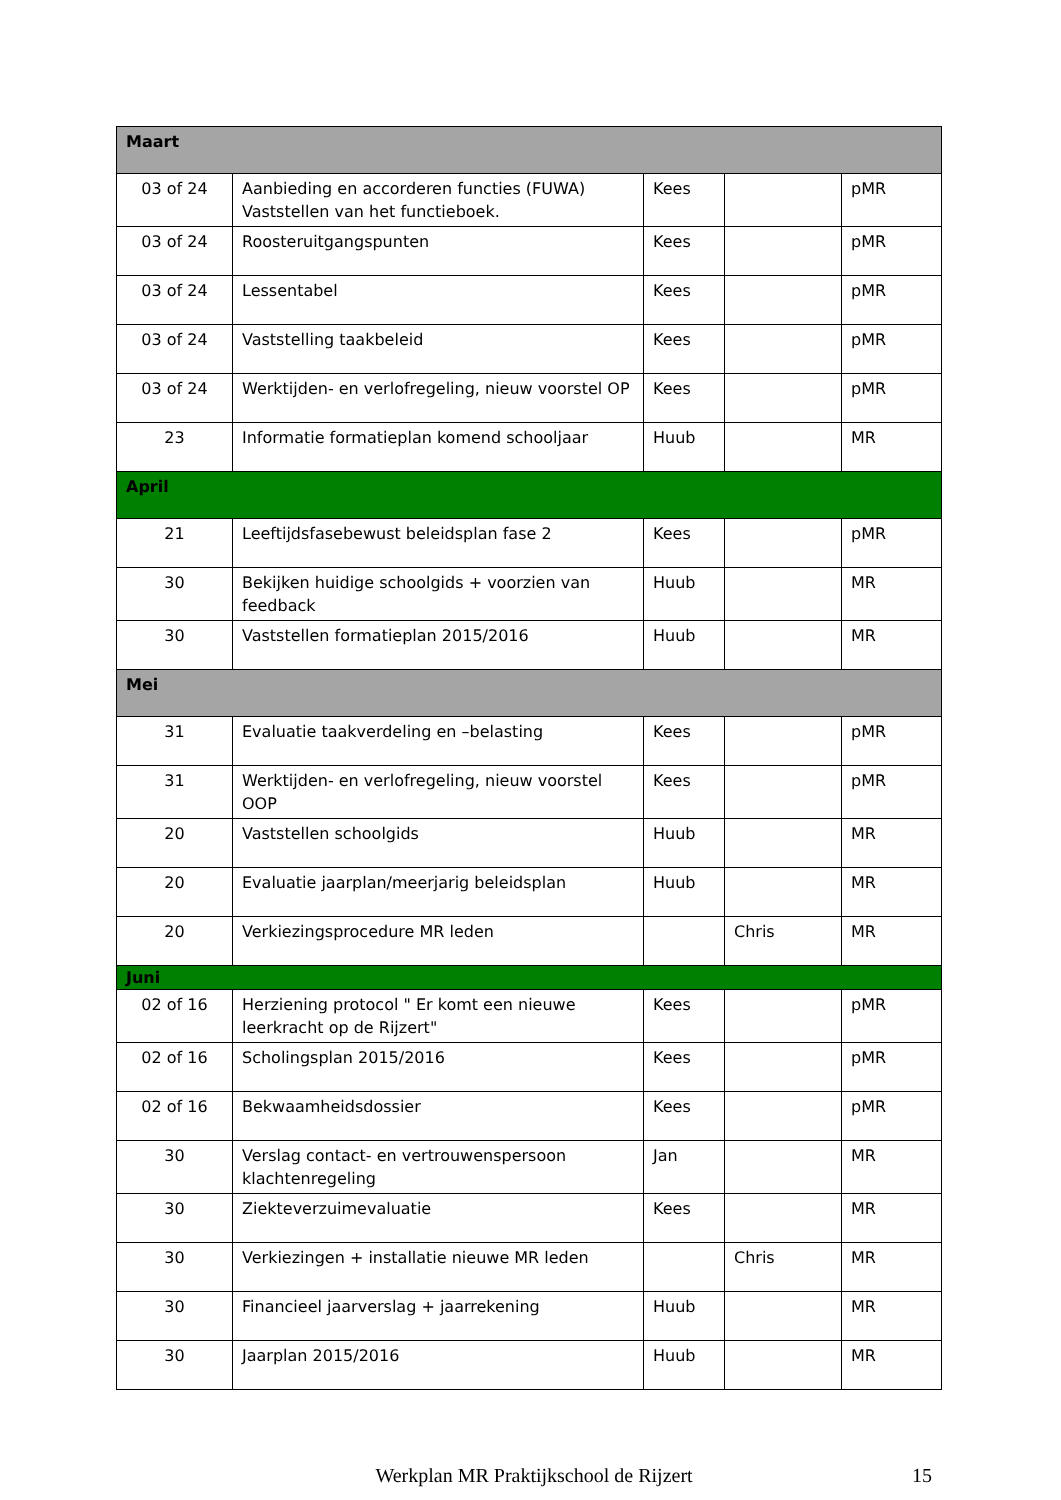| Maart | | | | |
| 03 of 24 | Aanbieding en accorderen functies (FUWA) Vaststellen van het functieboek. | Kees | | pMR |
| 03 of 24 | Roosteruitgangspunten | Kees | | pMR |
| 03 of 24 | Lessentabel | Kees | | pMR |
| 03 of 24 | Vaststelling taakbeleid | Kees | | pMR |
| 03 of 24 | Werktijden- en verlofregeling, nieuw voorstel OP | Kees | | pMR |
| 23 | Informatie formatieplan komend schooljaar | Huub | | MR |
| April | | | | |
| 21 | Leeftijdsfasebewust beleidsplan fase 2 | Kees | | pMR |
| 30 | Bekijken huidige schoolgids + voorzien van feedback | Huub | | MR |
| 30 | Vaststellen formatieplan 2015/2016 | Huub | | MR |
| Mei | | | | |
| 31 | Evaluatie taakverdeling en –belasting | Kees | | pMR |
| 31 | Werktijden- en verlofregeling, nieuw voorstel OOP | Kees | | pMR |
| 20 | Vaststellen schoolgids | Huub | | MR |
| 20 | Evaluatie jaarplan/meerjarig beleidsplan | Huub | | MR |
| 20 | Verkiezingsprocedure MR leden | | Chris | MR |
| Juni | | | | |
| 02 of 16 | Herziening protocol " Er komt een nieuwe leerkracht op de Rijzert" | Kees | | pMR |
| 02 of 16 | Scholingsplan 2015/2016 | Kees | | pMR |
| 02 of 16 | Bekwaamheidsdossier | Kees | | pMR |
| 30 | Verslag contact- en vertrouwenspersoon klachtenregeling | Jan | | MR |
| 30 | Ziekteverzuimevaluatie | Kees | | MR |
| 30 | Verkiezingen + installatie nieuwe MR leden | | Chris | MR |
| 30 | Financieel jaarverslag + jaarrekening | Huub | | MR |
| 30 | Jaarplan 2015/2016 | Huub | | MR |
Werkplan MR Praktijkschool de Rijzert 15